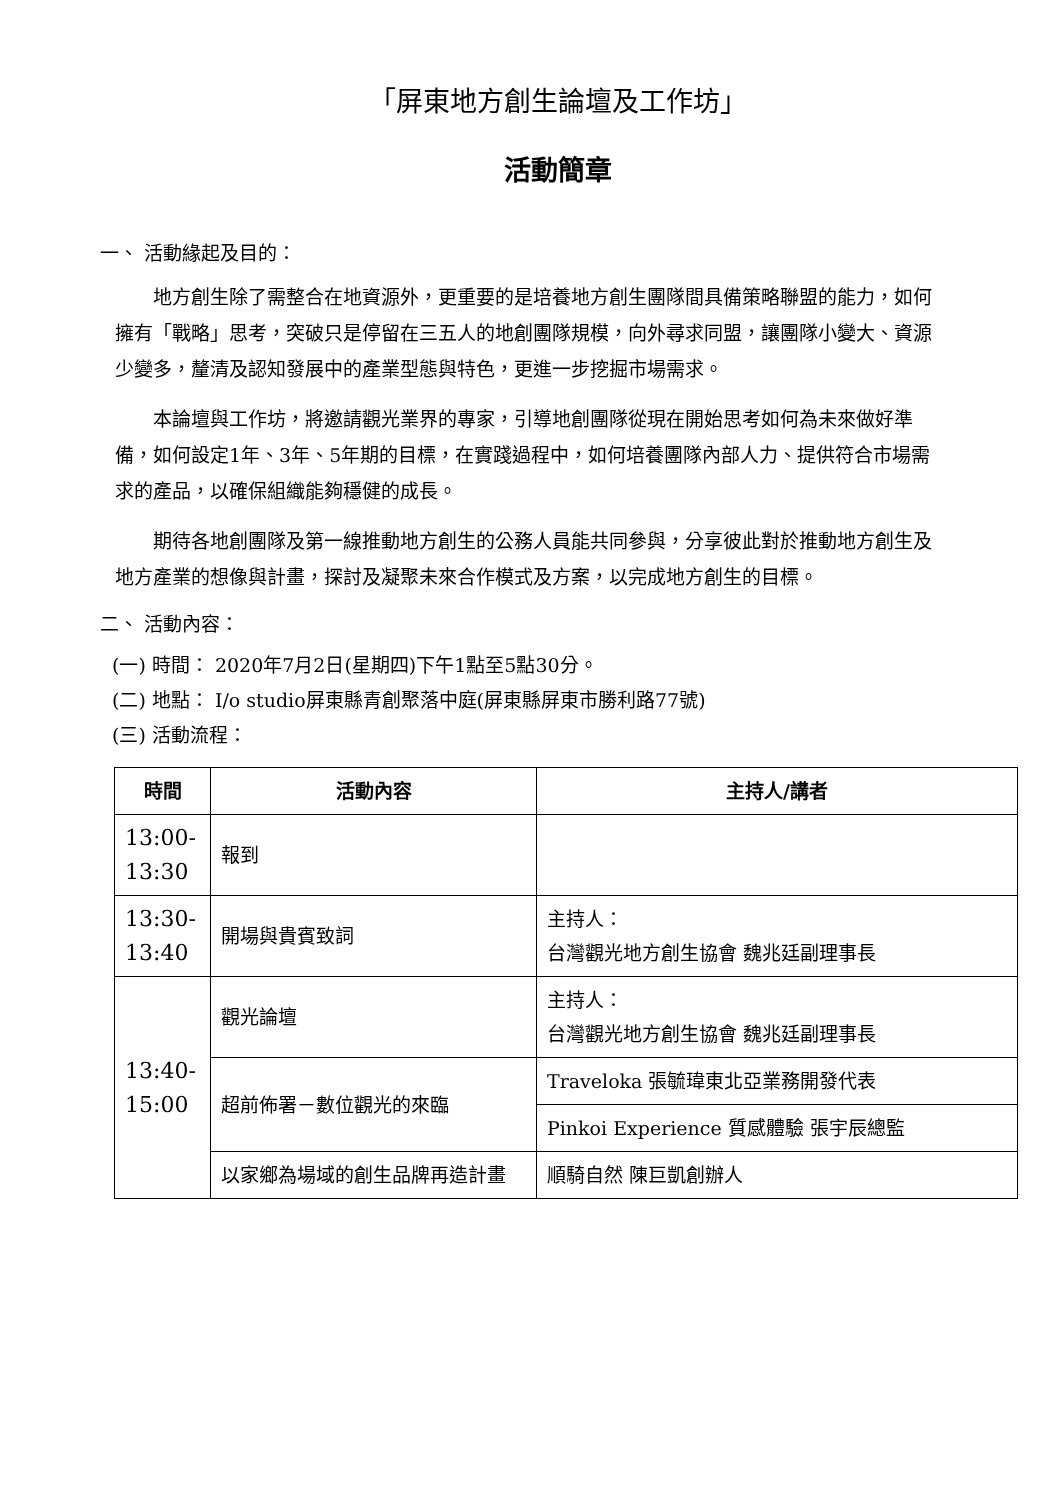「屏東地方創生論壇及工作坊」
活動簡章
一、 活動緣起及目的：
地方創生除了需整合在地資源外，更重要的是培養地方創生團隊間具備策略聯盟的能力，如何擁有「戰略」思考，突破只是停留在三五人的地創團隊規模，向外尋求同盟，讓團隊小變大、資源少變多，釐清及認知發展中的產業型態與特色，更進一步挖掘市場需求。
本論壇與工作坊，將邀請觀光業界的專家，引導地創團隊從現在開始思考如何為未來做好準備，如何設定1年、3年、5年期的目標，在實踐過程中，如何培養團隊內部人力、提供符合市場需求的產品，以確保組織能夠穩健的成長。
期待各地創團隊及第一線推動地方創生的公務人員能共同參與，分享彼此對於推動地方創生及地方產業的想像與計畫，探討及凝聚未來合作模式及方案，以完成地方創生的目標。
二、 活動內容：
(一) 時間： 2020年7月2日(星期四)下午1點至5點30分。
(二) 地點： I/o studio屏東縣青創聚落中庭(屏東縣屏東市勝利路77號)
(三) 活動流程：
| 時間 | 活動內容 | 主持人/講者 |
| --- | --- | --- |
| 13:00- 13:30 | 報到 | |
| 13:30- 13:40 | 開場與貴賓致詞 | 主持人： 台灣觀光地方創生協會 魏兆廷副理事長 |
| 13:40- 15:00 | 觀光論壇 | 主持人： 台灣觀光地方創生協會 魏兆廷副理事長 |
| | 超前佈署－數位觀光的來臨 | Traveloka 張毓瑋東北亞業務開發代表 |
| | | Pinkoi Experience 質感體驗 張宇辰總監 |
| | 以家鄉為場域的創生品牌再造計畫 | 順騎自然 陳巨凱創辦人 |